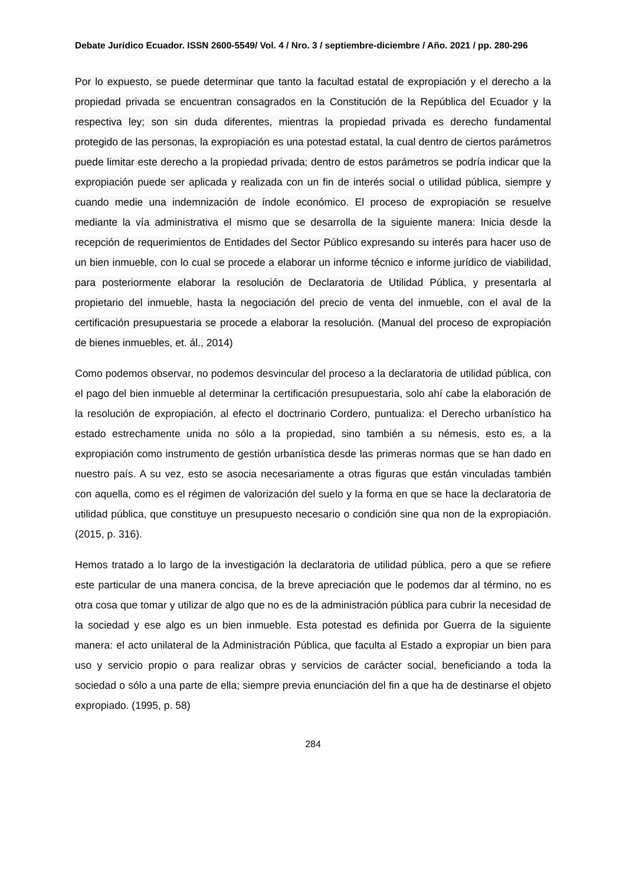Debate Jurídico Ecuador. ISSN 2600-5549/ Vol. 4 / Nro. 3 / septiembre-diciembre / Año. 2021 / pp. 280-296
Por lo expuesto, se puede determinar que tanto la facultad estatal de expropiación y el derecho a la propiedad privada se encuentran consagrados en la Constitución de la República del Ecuador y la respectiva ley; son sin duda diferentes, mientras la propiedad privada es derecho fundamental protegido de las personas, la expropiación es una potestad estatal, la cual dentro de ciertos parámetros puede limitar este derecho a la propiedad privada; dentro de estos parámetros se podría indicar que la expropiación puede ser aplicada y realizada con un fin de interés social o utilidad pública, siempre y cuando medie una indemnización de índole económico. El proceso de expropiación se resuelve mediante la vía administrativa el mismo que se desarrolla de la siguiente manera: Inicia desde la recepción de requerimientos de Entidades del Sector Público expresando su interés para hacer uso de un bien inmueble, con lo cual se procede a elaborar un informe técnico e informe jurídico de viabilidad, para posteriormente elaborar la resolución de Declaratoria de Utilidad Pública, y presentarla al propietario del inmueble, hasta la negociación del precio de venta del inmueble, con el aval de la certificación presupuestaria se procede a elaborar la resolución. (Manual del proceso de expropiación de bienes inmuebles, et. ál., 2014)
Como podemos observar, no podemos desvincular del proceso a la declaratoria de utilidad pública, con el pago del bien inmueble al determinar la certificación presupuestaria, solo ahí cabe la elaboración de la resolución de expropiación, al efecto el doctrinario Cordero, puntualiza: el Derecho urbanístico ha estado estrechamente unida no sólo a la propiedad, sino también a su némesis, esto es, a la expropiación como instrumento de gestión urbanística desde las primeras normas que se han dado en nuestro país. A su vez, esto se asocia necesariamente a otras figuras que están vinculadas también con aquella, como es el régimen de valorización del suelo y la forma en que se hace la declaratoria de utilidad pública, que constituye un presupuesto necesario o condición sine qua non de la expropiación. (2015, p. 316).
Hemos tratado a lo largo de la investigación la declaratoria de utilidad pública, pero a que se refiere este particular de una manera concisa, de la breve apreciación que le podemos dar al término, no es otra cosa que tomar y utilizar de algo que no es de la administración pública para cubrir la necesidad de la sociedad y ese algo es un bien inmueble. Esta potestad es definida por Guerra de la siguiente manera: el acto unilateral de la Administración Pública, que faculta al Estado a expropiar un bien para uso y servicio propio o para realizar obras y servicios de carácter social, beneficiando a toda la sociedad o sólo a una parte de ella; siempre previa enunciación del fin a que ha de destinarse el objeto expropiado. (1995, p. 58)
284